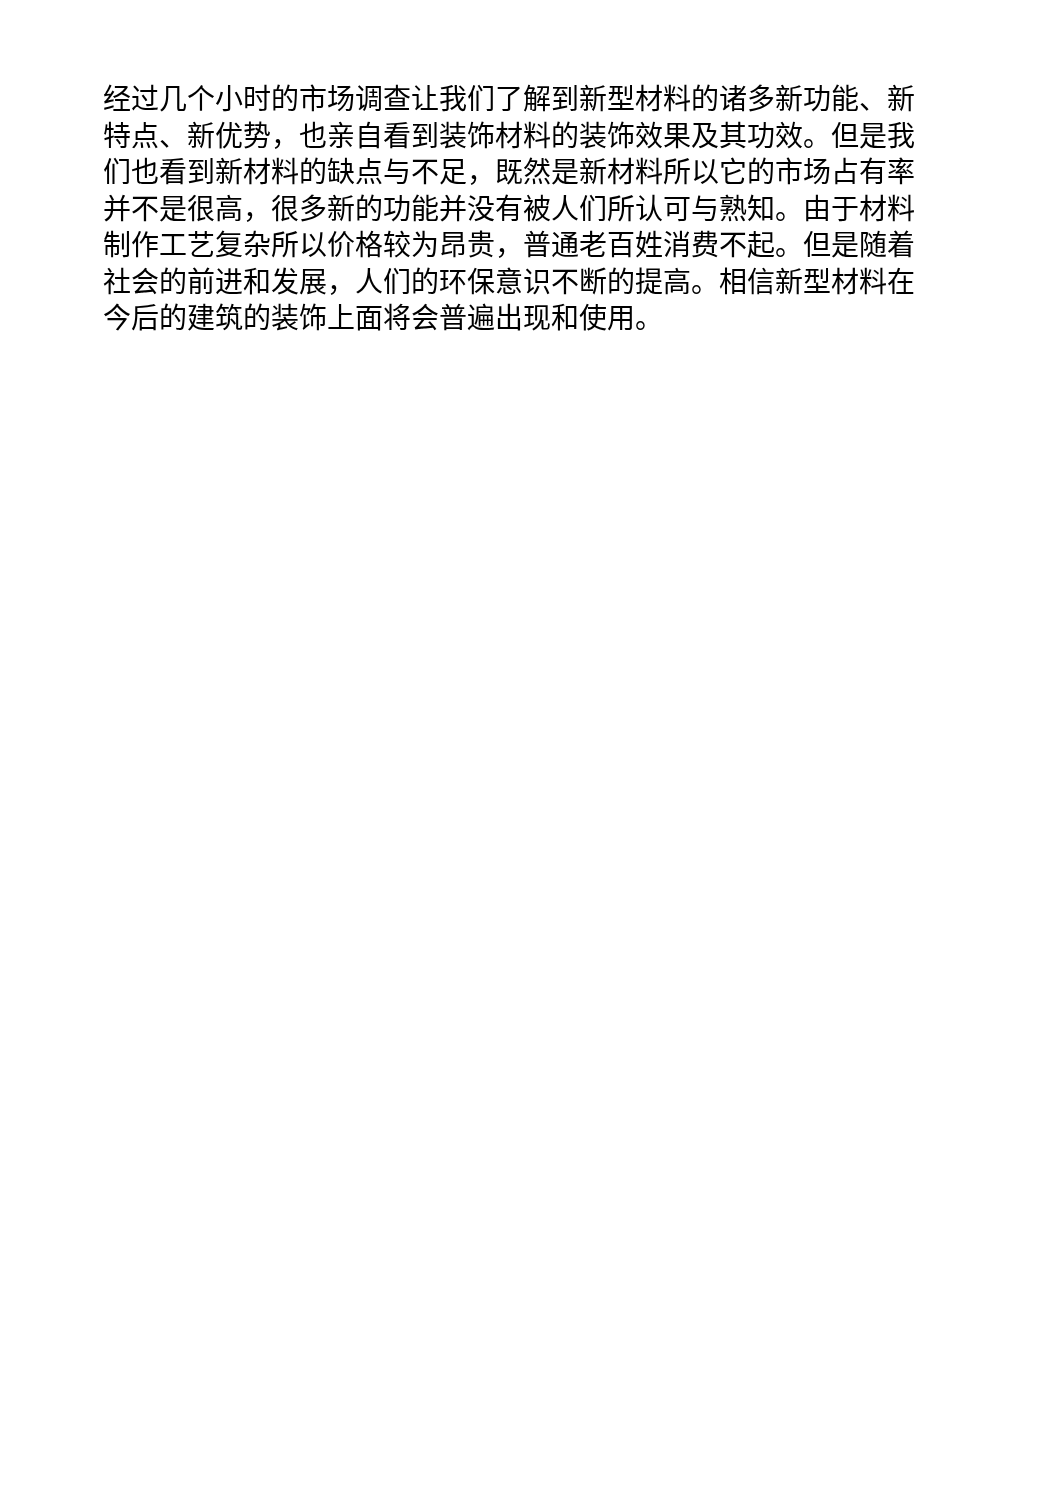经过几个小时的市场调查让我们了解到新型材料的诸多新功能、新特点、新优势，也亲自看到装饰材料的装饰效果及其功效。但是我们也看到新材料的缺点与不足，既然是新材料所以它的市场占有率并不是很高，很多新的功能并没有被人们所认可与熟知。由于材料制作工艺复杂所以价格较为昂贵，普通老百姓消费不起。但是随着社会的前进和发展，人们的环保意识不断的提高。相信新型材料在今后的建筑的装饰上面将会普遍出现和使用。